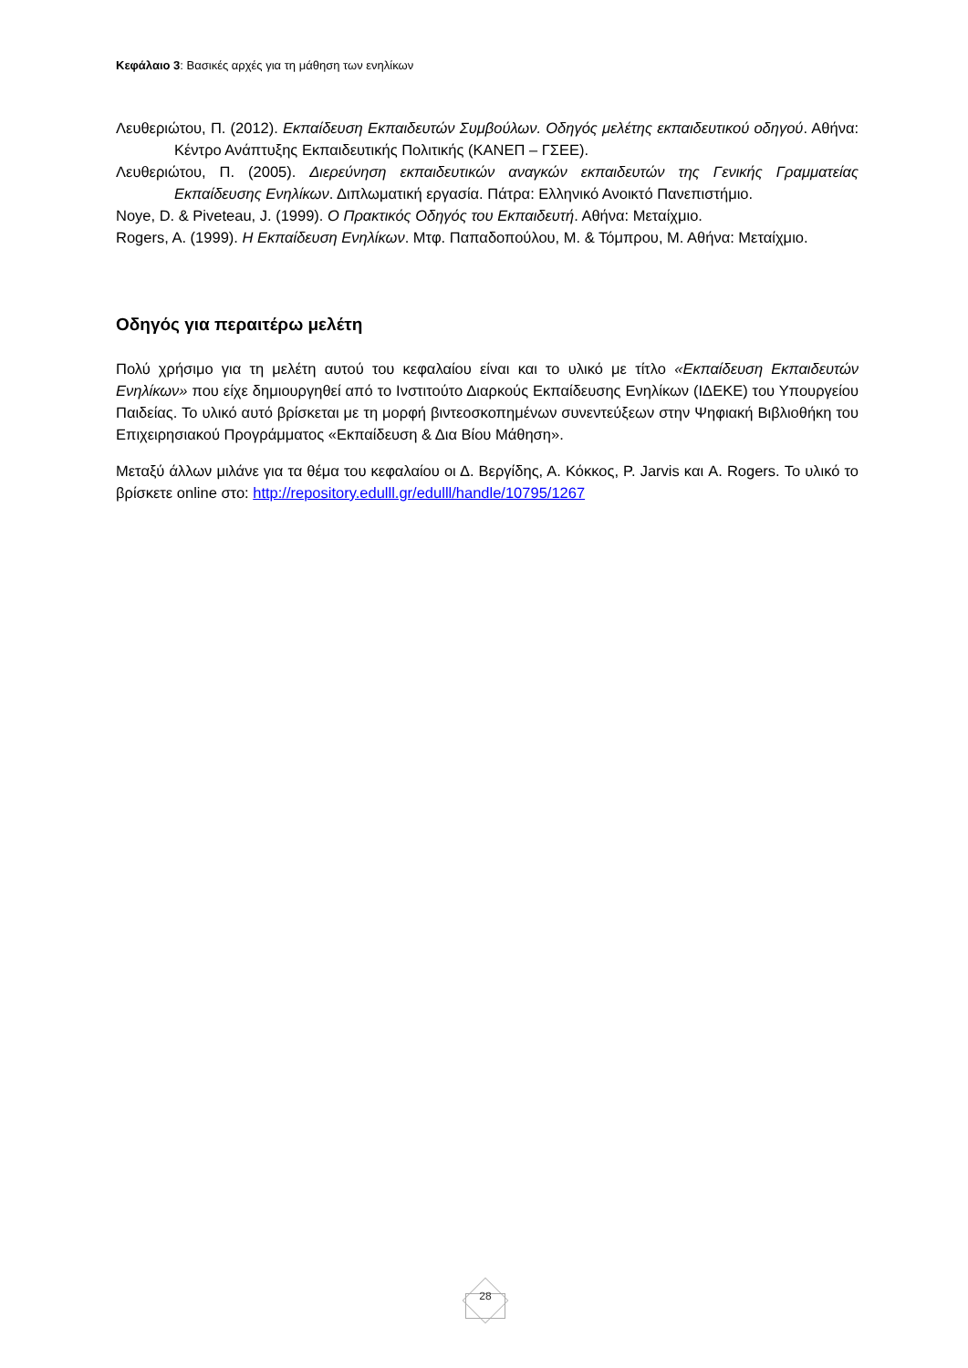Κεφάλαιο 3: Βασικές αρχές για τη μάθηση των ενηλίκων
Λευθεριώτου, Π. (2012). Εκπαίδευση Εκπαιδευτών Συμβούλων. Οδηγός μελέτης εκπαιδευτικού οδηγού. Αθήνα: Κέντρο Ανάπτυξης Εκπαιδευτικής Πολιτικής (ΚΑΝΕΠ – ΓΣΕΕ).
Λευθεριώτου, Π. (2005). Διερεύνηση εκπαιδευτικών αναγκών εκπαιδευτών της Γενικής Γραμματείας Εκπαίδευσης Ενηλίκων. Διπλωματική εργασία. Πάτρα: Ελληνικό Ανοικτό Πανεπιστήμιο.
Noye, D. & Piveteau, J. (1999). Ο Πρακτικός Οδηγός του Εκπαιδευτή. Αθήνα: Μεταίχμιο.
Rogers, A. (1999). Η Εκπαίδευση Ενηλίκων. Μτφ. Παπαδοπούλου, Μ. & Τόμπρου, Μ. Αθήνα: Μεταίχμιο.
Οδηγός για περαιτέρω μελέτη
Πολύ χρήσιμο για τη μελέτη αυτού του κεφαλαίου είναι και το υλικό με τίτλο «Εκπαίδευση Εκπαιδευτών Ενηλίκων» που είχε δημιουργηθεί από το Ινστιτούτο Διαρκούς Εκπαίδευσης Ενηλίκων (ΙΔΕΚΕ) του Υπουργείου Παιδείας. Το υλικό αυτό βρίσκεται με τη μορφή βιντεοσκοπημένων συνεντεύξεων στην Ψηφιακή Βιβλιοθήκη του Επιχειρησιακού Προγράμματος «Εκπαίδευση & Δια Βίου Μάθηση».
Μεταξύ άλλων μιλάνε για τα θέμα του κεφαλαίου οι Δ. Βεργίδης, Α. Κόκκος, P. Jarvis και A. Rogers. Το υλικό το βρίσκετε online στο: http://repository.edulll.gr/edulll/handle/10795/1267
28